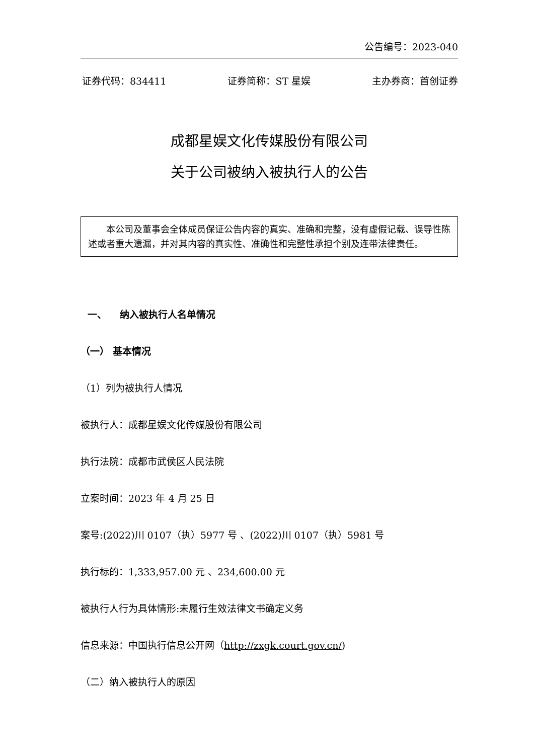公告编号：2023-040
证券代码：834411 证券简称：ST 星娱 主办券商：首创证券
成都星娱文化传媒股份有限公司
关于公司被纳入被执行人的公告
本公司及董事会全体成员保证公告内容的真实、准确和完整，没有虚假记载、误导性陈述或者重大遗漏，并对其内容的真实性、准确性和完整性承担个别及连带法律责任。
一、 纳入被执行人名单情况
（一） 基本情况
（1）列为被执行人情况
被执行人：成都星娱文化传媒股份有限公司
执行法院：成都市武侯区人民法院
立案时间：2023 年 4 月 25 日
案号:(2022)川 0107（执）5977 号 、(2022)川 0107（执）5981 号
执行标的：1,333,957.00 元 、234,600.00 元
被执行人行为具体情形:未履行生效法律文书确定义务
信息来源：中国执行信息公开网（http://zxgk.court.gov.cn/)
（二）纳入被执行人的原因